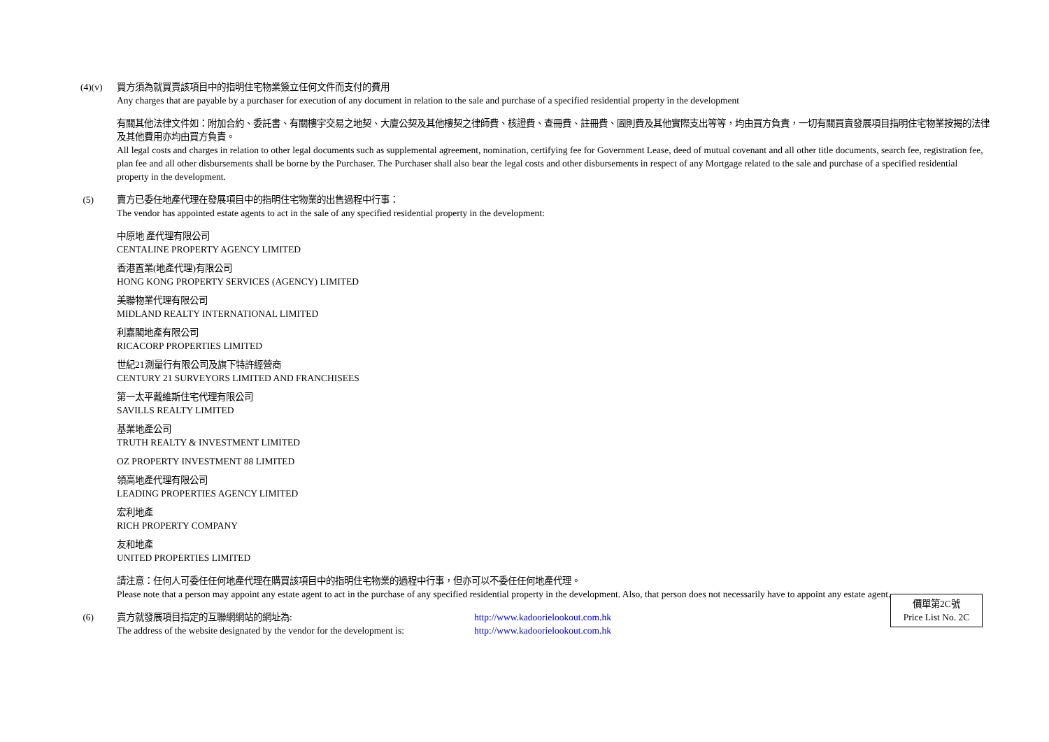(4)(v) 買方須為就買賣該項目中的指明住宅物業簽立任何文件而支付的費用
Any charges that are payable by a purchaser for execution of any document in relation to the sale and purchase of a specified residential property in the development
有關其他法律文件如：附加合約、委託書、有關樓宇交易之地契、大廈公契及其他樓契之律師費、核證費、查冊費、註冊費、圖則費及其他實際支出等等，均由買方負責，一切有關買賣發展項目指明住宅物業按揭的法律及其他費用亦均由買方負責。
All legal costs and charges in relation to other legal documents such as supplemental agreement, nomination, certifying fee for Government Lease, deed of mutual covenant and all other title documents, search fee, registration fee, plan fee and all other disbursements shall be borne by the Purchaser. The Purchaser shall also bear the legal costs and other disbursements in respect of any Mortgage related to the sale and purchase of a specified residential property in the development.
(5) 賣方已委任地產代理在發展項目中的指明住宅物業的出售過程中行事：
The vendor has appointed estate agents to act in the sale of any specified residential property in the development:
中原地 產代理有限公司
CENTALINE PROPERTY AGENCY LIMITED
香港置業(地產代理)有限公司
HONG KONG PROPERTY SERVICES (AGENCY) LIMITED
美聯物業代理有限公司
MIDLAND REALTY INTERNATIONAL LIMITED
利嘉閣地產有限公司
RICACORP PROPERTIES LIMITED
世紀21測量行有限公司及旗下特許經營商
CENTURY 21 SURVEYORS LIMITED AND FRANCHISEES
第一太平戴維斯住宅代理有限公司
SAVILLS REALTY LIMITED
基業地產公司
TRUTH REALTY & INVESTMENT LIMITED
OZ PROPERTY INVESTMENT 88 LIMITED
領高地產代理有限公司
LEADING PROPERTIES AGENCY LIMITED
宏利地產
RICH PROPERTY COMPANY
友和地產
UNITED PROPERTIES LIMITED
請注意：任何人可委任任何地產代理在購買該項目中的指明住宅物業的過程中行事，但亦可以不委任任何地產代理。
Please note that a person may appoint any estate agent to act in the purchase of any specified residential property in the development. Also, that person does not necessarily have to appoint any estate agent.
(6) 賣方就發展項目指定的互聯網網站的網址為: http://www.kadoorielookout.com.hk
The address of the website designated by the vendor for the development is:
http://www.kadoorielookout.com.hk
價單第2C號
Price List No. 2C